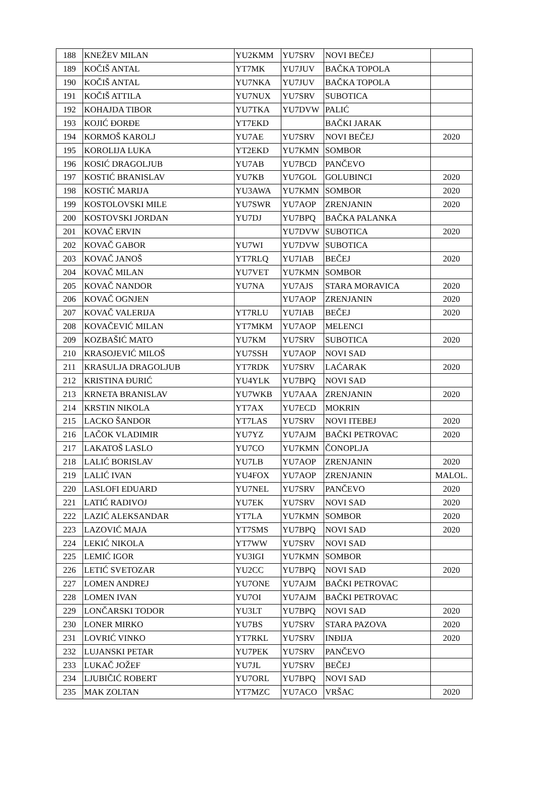| 188 | KNEŽEV MILAN | YU2KMM | YU7SRV | NOVI BEČEJ | |
| 189 | KOČIŠ ANTAL | YT7MK | YU7JUV | BAČKA TOPOLA | |
| 190 | KOČIŠ ANTAL | YU7NKA | YU7JUV | BAČKA TOPOLA | |
| 191 | KOČIŠ ATTILA | YU7NUX | YU7SRV | SUBOTICA | |
| 192 | KOHAJDA TIBOR | YU7TKA | YU7DVW | PALIĆ | |
| 193 | KOJIĆ ĐORĐE | YT7EKD | | BAČKI JARAK | |
| 194 | KORMOŠ KAROLJ | YU7AE | YU7SRV | NOVI BEČEJ | 2020 |
| 195 | KOROLIJA LUKA | YT2EKD | YU7KMN | SOMBOR | |
| 196 | KOSIĆ DRAGOLJUB | YU7AB | YU7BCD | PANČEVO | |
| 197 | KOSTIĆ BRANISLAV | YU7KB | YU7GOL | GOLUBINCI | 2020 |
| 198 | KOSTIĆ MARIJA | YU3AWA | YU7KMN | SOMBOR | 2020 |
| 199 | KOSTOLOVSKI MILE | YU7SWR | YU7AOP | ZRENJANIN | 2020 |
| 200 | KOSTOVSKI JORDAN | YU7DJ | YU7BPQ | BAČKA PALANKA | |
| 201 | KOVAČ ERVIN | | YU7DVW | SUBOTICA | 2020 |
| 202 | KOVAČ GABOR | YU7WI | YU7DVW | SUBOTICA | |
| 203 | KOVAČ JANOŠ | YT7RLQ | YU7IAB | BEČEJ | 2020 |
| 204 | KOVAČ MILAN | YU7VET | YU7KMN | SOMBOR | |
| 205 | KOVAČ NANDOR | YU7NA | YU7AJS | STARA MORAVICA | 2020 |
| 206 | KOVAČ OGNJEN | | YU7AOP | ZRENJANIN | 2020 |
| 207 | KOVAČ VALERIJA | YT7RLU | YU7IAB | BEČEJ | 2020 |
| 208 | KOVAČEVIĆ MILAN | YT7MKM | YU7AOP | MELENCI | |
| 209 | KOZBAŠIĆ MATO | YU7KM | YU7SRV | SUBOTICA | 2020 |
| 210 | KRASOJEVIĆ MILOŠ | YU7SSH | YU7AOP | NOVI SAD | |
| 211 | KRASULJA DRAGOLJUB | YT7RDK | YU7SRV | LAĆARAK | 2020 |
| 212 | KRISTINA ĐURIĆ | YU4YLK | YU7BPQ | NOVI SAD | |
| 213 | KRNETA BRANISLAV | YU7WKB | YU7AAA | ZRENJANIN | 2020 |
| 214 | KRSTIN NIKOLA | YT7AX | YU7ECD | MOKRIN | |
| 215 | LACKO ŠANDOR | YT7LAS | YU7SRV | NOVI ITEBEJ | 2020 |
| 216 | LAČOK VLADIMIR | YU7YZ | YU7AJM | BAČKI PETROVAC | 2020 |
| 217 | LAKATOŠ LASLO | YU7CO | YU7KMN | ČONOPLJA | |
| 218 | LALIĆ BORISLAV | YU7LB | YU7AOP | ZRENJANIN | 2020 |
| 219 | LALIĆ IVAN | YU4FOX | YU7AOP | ZRENJANIN | MALOL. |
| 220 | LASLOFI EDUARD | YU7NEL | YU7SRV | PANČEVO | 2020 |
| 221 | LATIĆ RADIVOJ | YU7EK | YU7SRV | NOVI SAD | 2020 |
| 222 | LAZIĆ ALEKSANDAR | YT7LA | YU7KMN | SOMBOR | 2020 |
| 223 | LAZOVIĆ MAJA | YT7SMS | YU7BPQ | NOVI SAD | 2020 |
| 224 | LEKIĆ NIKOLA | YT7WW | YU7SRV | NOVI SAD | |
| 225 | LEMIĆ IGOR | YU3IGI | YU7KMN | SOMBOR | |
| 226 | LETIĆ SVETOZAR | YU2CC | YU7BPQ | NOVI SAD | 2020 |
| 227 | LOMEN ANDREJ | YU7ONE | YU7AJM | BAČKI PETROVAC | |
| 228 | LOMEN IVAN | YU7OI | YU7AJM | BAČKI PETROVAC | |
| 229 | LONČARSKI TODOR | YU3LT | YU7BPQ | NOVI SAD | 2020 |
| 230 | LONER MIRKO | YU7BS | YU7SRV | STARA PAZOVA | 2020 |
| 231 | LOVRIĆ VINKO | YT7RKL | YU7SRV | INĐIJA | 2020 |
| 232 | LUJANSKI PETAR | YU7PEK | YU7SRV | PANČEVO | |
| 233 | LUKAČ JOŽEF | YU7JL | YU7SRV | BEČEJ | |
| 234 | LJUBIČIĆ ROBERT | YU7ORL | YU7BPQ | NOVI SAD | |
| 235 | MAK ZOLTAN | YT7MZC | YU7ACO | VRŠAC | 2020 |